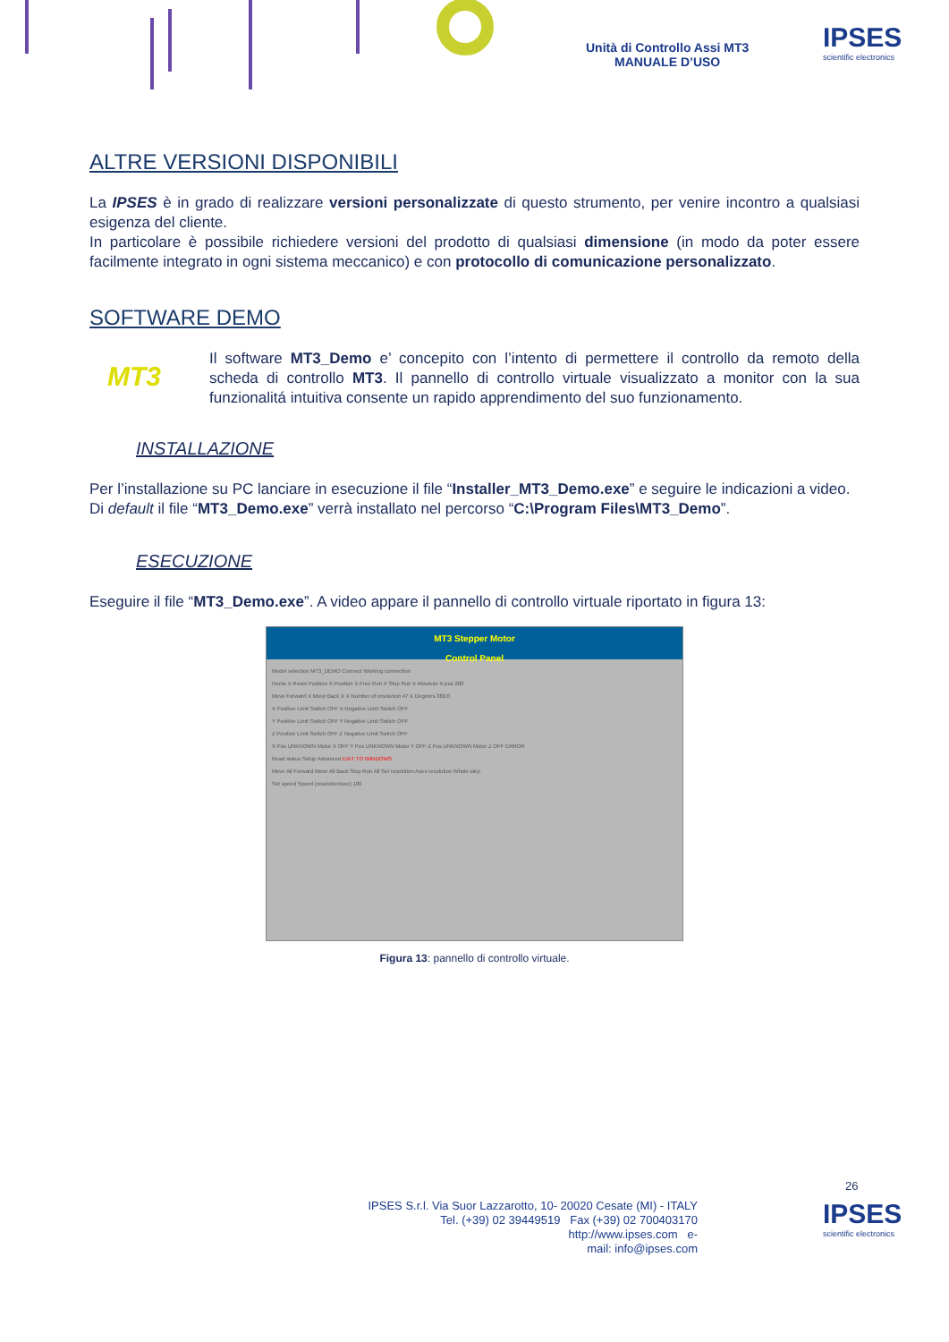Unità di Controllo Assi MT3
MANUALE D’USO
IPSES
scientific electronics
ALTRE VERSIONI DISPONIBILI
La IPSES è in grado di realizzare versioni personalizzate di questo strumento, per venire incontro a qualsiasi esigenza del cliente.
In particolare è possibile richiedere versioni del prodotto di qualsiasi dimensione (in modo da poter essere facilmente integrato in ogni sistema meccanico) e con protocollo di comunicazione personalizzato.
SOFTWARE DEMO
MT3
Il software MT3_Demo e’ concepito con l’intento di permettere il controllo da remoto della scheda di controllo MT3. Il pannello di controllo virtuale visualizzato a monitor con la sua funzionalitá intuitiva consente un rapido apprendimento del suo funzionamento.
INSTALLAZIONE
Per l’installazione su PC lanciare in esecuzione il file “Installer_MT3_Demo.exe” e seguire le indicazioni a video. Di default il file “MT3_Demo.exe” verrà installato nel percorso “C:\Program Files\MT3_Demo”.
ESECUZIONE
Eseguire il file “MT3_Demo.exe”. A video appare il pannello di controllo virtuale riportato in figura 13:
MT3 Stepper Motor
Control Panel
Model selection MT3_DEMO Connect Working connection
Home X Reset Position X Position X Free Run X Stop Run X Absolute X pos 200
Move Forward X Move Back X X Number of resolution 47 X Degrees 360,0
X Positive Limit Switch OFF X Negative Limit Switch OFF
Y Positive Limit Switch OFF Y Negative Limit Switch OFF
Z Positive Limit Switch OFF Z Negative Limit Switch OFF
X Pos UNKNOWN Motor X OFF Y Pos UNKNOWN Motor Y OFF Z Pos UNKNOWN Motor Z OFF ERROR
Read status Setup Advanced EXIT TO WINDOWS
Move All Forward Move All Back Stop Run All Set resolution Axes resolution Whole step
Set speed Speed (resolution/sec) 100
Figura 13: pannello di controllo virtuale.
26
IPSES S.r.l. Via Suor Lazzarotto, 10- 20020 Cesate (MI) - ITALY
Tel. (+39) 02 39449519 Fax (+39) 02 700403170
http://www.ipses.com e-
mail: info@ipses.com
IPSES
scientific electronics